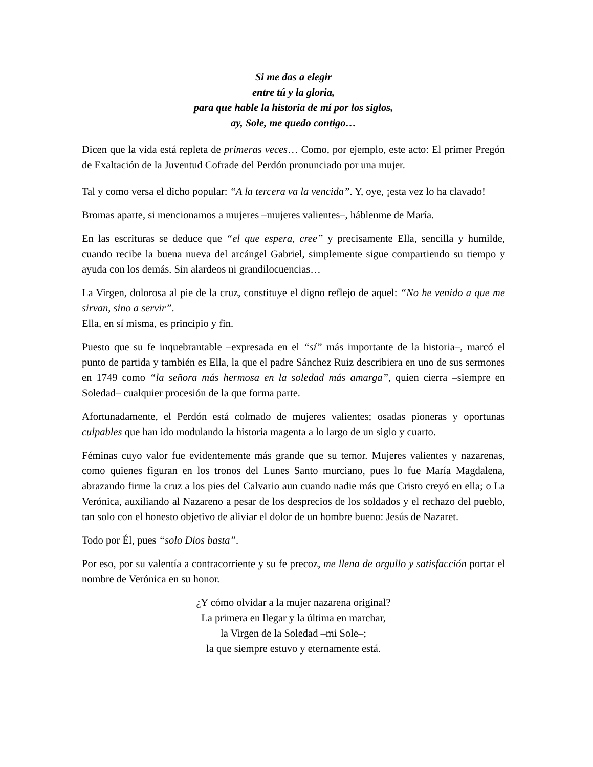Si me das a elegir
entre tú y la gloria,
para que hable la historia de mí por los siglos,
ay, Sole, me quedo contigo…
Dicen que la vida está repleta de primeras veces… Como, por ejemplo, este acto: El primer Pregón de Exaltación de la Juventud Cofrade del Perdón pronunciado por una mujer.
Tal y como versa el dicho popular: “A la tercera va la vencida”. Y, oye, ¡esta vez lo ha clavado!
Bromas aparte, si mencionamos a mujeres –mujeres valientes–, háblenme de María.
En las escrituras se deduce que “el que espera, cree” y precisamente Ella, sencilla y humilde, cuando recibe la buena nueva del arcángel Gabriel, simplemente sigue compartiendo su tiempo y ayuda con los demás. Sin alardeos ni grandilocuencias…
La Virgen, dolorosa al pie de la cruz, constituye el digno reflejo de aquel: “No he venido a que me sirvan, sino a servir”.
Ella, en sí misma, es principio y fin.
Puesto que su fe inquebrantable –expresada en el “sí” más importante de la historia–, marcó el punto de partida y también es Ella, la que el padre Sánchez Ruiz describiera en uno de sus sermones en 1749 como “la señora más hermosa en la soledad más amarga”, quien cierra –siempre en Soledad– cualquier procesión de la que forma parte.
Afortunadamente, el Perdón está colmado de mujeres valientes; osadas pioneras y oportunas culpables que han ido modulando la historia magenta a lo largo de un siglo y cuarto.
Féminas cuyo valor fue evidentemente más grande que su temor. Mujeres valientes y nazarenas, como quienes figuran en los tronos del Lunes Santo murciano, pues lo fue María Magdalena, abrazando firme la cruz a los pies del Calvario aun cuando nadie más que Cristo creyó en ella; o La Verónica, auxiliando al Nazareno a pesar de los desprecios de los soldados y el rechazo del pueblo, tan solo con el honesto objetivo de aliviar el dolor de un hombre bueno: Jesús de Nazaret.
Todo por Él, pues “solo Dios basta”.
Por eso, por su valentía a contracorriente y su fe precoz, me llena de orgullo y satisfacción portar el nombre de Verónica en su honor.
¿Y cómo olvidar a la mujer nazarena original?
La primera en llegar y la última en marchar,
la Virgen de la Soledad –mi Sole–;
la que siempre estuvo y eternamente está.